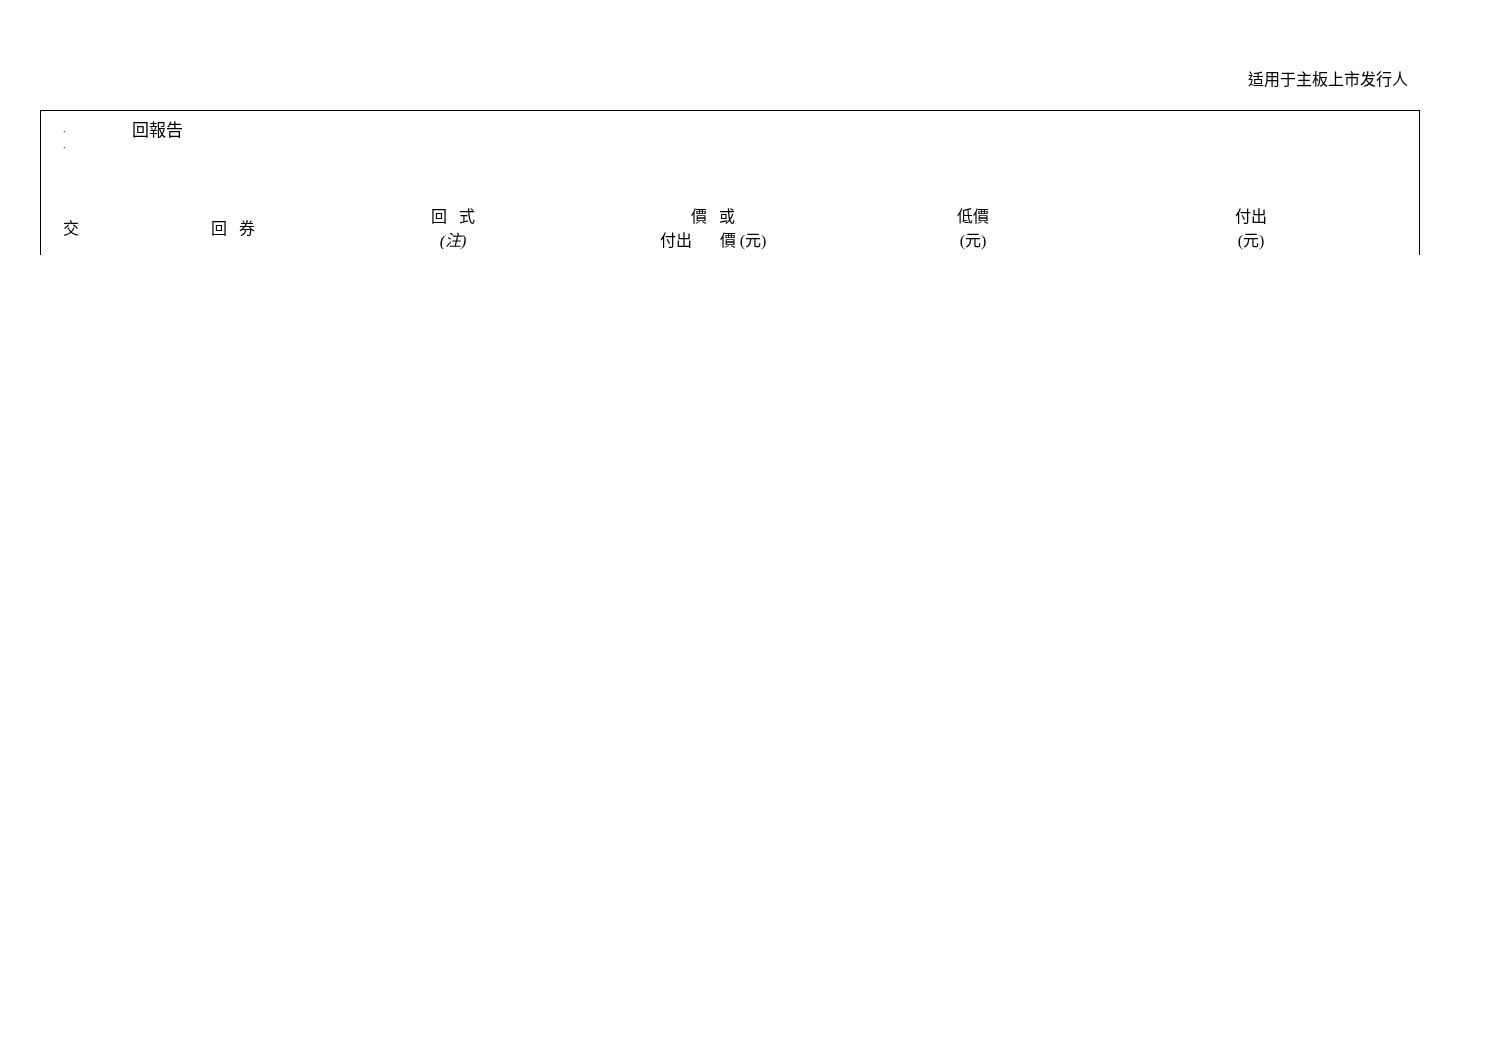适用于主板上市发行人
.
. 回報告
| 交 | 回 券 | 回 式 (注) | 價 或 付出 價 (元) | 低價 (元) | 付出 (元) |
| --- | --- | --- | --- | --- | --- |